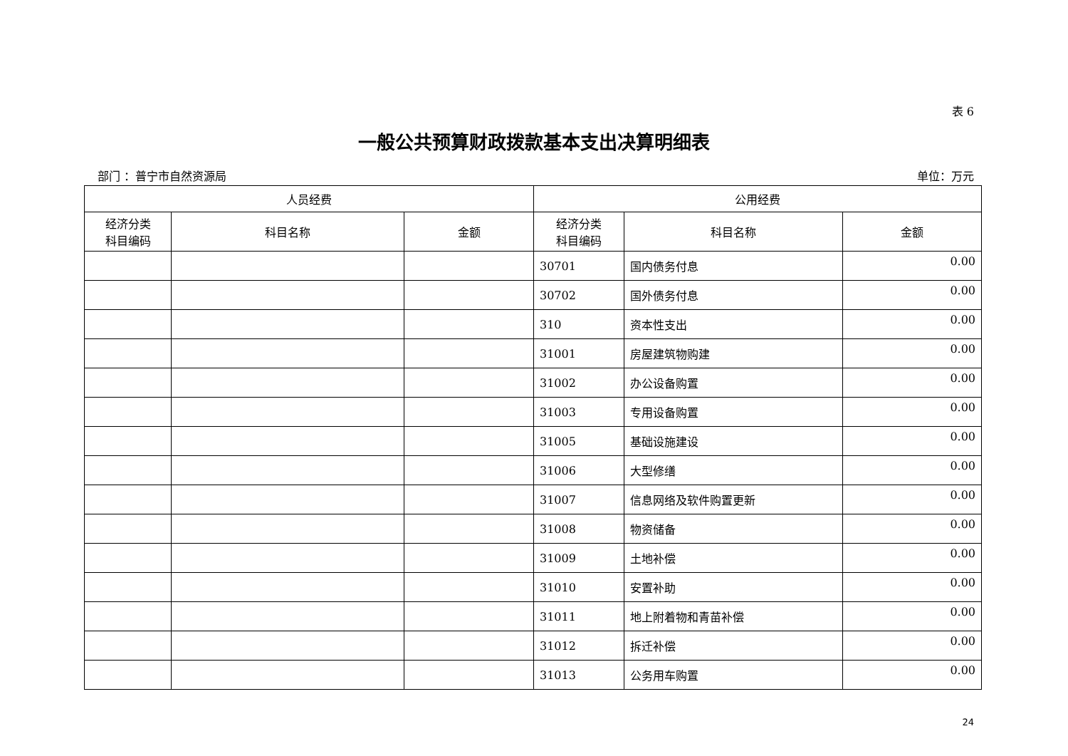表 6
一般公共预算财政拨款基本支出决算明细表
部门 ：普宁市自然资源局 单位：万元
| 人员经费 | | | 公用经费 | | |
| --- | --- | --- | --- | --- | --- |
| 经济分类 科目编码 | 科目名称 | 金额 | 经济分类 科目编码 | 科目名称 | 金额 |
| | | | 30701 | 国内债务付息 | 0.00 |
| | | | 30702 | 国外债务付息 | 0.00 |
| | | | 310 | 资本性支出 | 0.00 |
| | | | 31001 | 房屋建筑物购建 | 0.00 |
| | | | 31002 | 办公设备购置 | 0.00 |
| | | | 31003 | 专用设备购置 | 0.00 |
| | | | 31005 | 基础设施建设 | 0.00 |
| | | | 31006 | 大型修缮 | 0.00 |
| | | | 31007 | 信息网络及软件购置更新 | 0.00 |
| | | | 31008 | 物资储备 | 0.00 |
| | | | 31009 | 土地补偿 | 0.00 |
| | | | 31010 | 安置补助 | 0.00 |
| | | | 31011 | 地上附着物和青苗补偿 | 0.00 |
| | | | 31012 | 拆迁补偿 | 0.00 |
| | | | 31013 | 公务用车购置 | 0.00 |
24